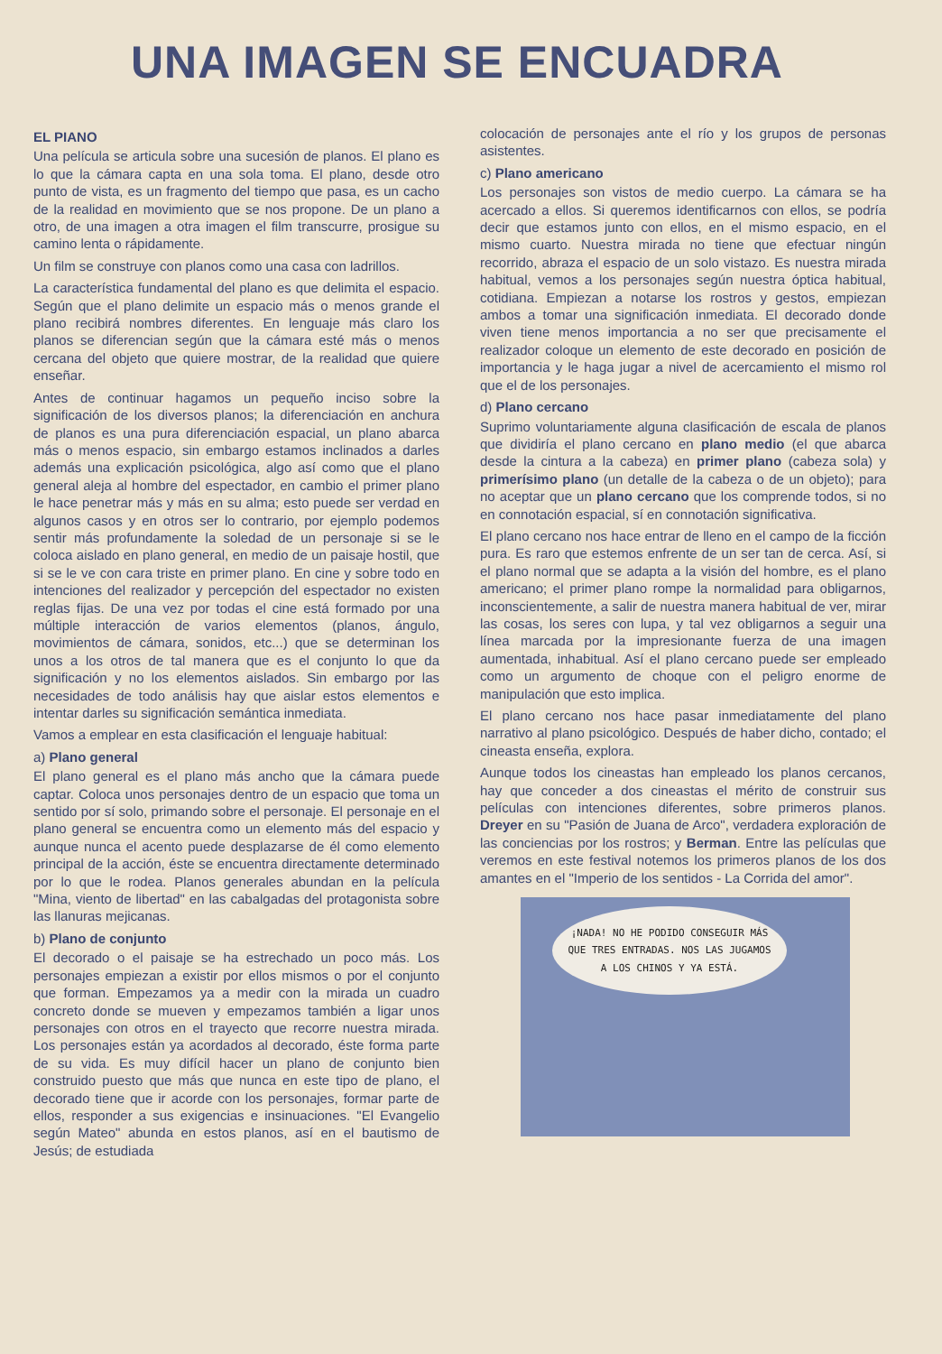UNA IMAGEN SE ENCUADRA
EL PIANO
Una película se articula sobre una sucesión de planos. El plano es lo que la cámara capta en una sola toma. El plano, desde otro punto de vista, es un fragmento del tiempo que pasa, es un cacho de la realidad en movimiento que se nos propone. De un plano a otro, de una imagen a otra imagen el film transcurre, prosigue su camino lenta o rápidamente.
Un film se construye con planos como una casa con ladrillos.
La característica fundamental del plano es que delimita el espacio. Según que el plano delimite un espacio más o menos grande el plano recibirá nombres diferentes. En lenguaje más claro los planos se diferencian según que la cámara esté más o menos cercana del objeto que quiere mostrar, de la realidad que quiere enseñar.
Antes de continuar hagamos un pequeño inciso sobre la significación de los diversos planos; la diferenciación en anchura de planos es una pura diferenciación espacial, un plano abarca más o menos espacio, sin embargo estamos inclinados a darles además una explicación psicológica, algo así como que el plano general aleja al hombre del espectador, en cambio el primer plano le hace penetrar más y más en su alma; esto puede ser verdad en algunos casos y en otros ser lo contrario, por ejemplo podemos sentir más profundamente la soledad de un personaje si se le coloca aislado en plano general, en medio de un paisaje hostil, que si se le ve con cara triste en primer plano. En cine y sobre todo en intenciones del realizador y percepción del espectador no existen reglas fijas. De una vez por todas el cine está formado por una múltiple interacción de varios elementos (planos, ángulo, movimientos de cámara, sonidos, etc...) que se determinan los unos a los otros de tal manera que es el conjunto lo que da significación y no los elementos aislados. Sin embargo por las necesidades de todo análisis hay que aislar estos elementos e intentar darles su significación semántica inmediata.
Vamos a emplear en esta clasificación el lenguaje habitual:
a) Plano general
El plano general es el plano más ancho que la cámara puede captar. Coloca unos personajes dentro de un espacio que toma un sentido por sí solo, primando sobre el personaje. El personaje en el plano general se encuentra como un elemento más del espacio y aunque nunca el acento puede desplazarse de él como elemento principal de la acción, éste se encuentra directamente determinado por lo que le rodea. Planos generales abundan en la película "Mina, viento de libertad" en las cabalgadas del protagonista sobre las llanuras mejicanas.
b) Plano de conjunto
El decorado o el paisaje se ha estrechado un poco más. Los personajes empiezan a existir por ellos mismos o por el conjunto que forman. Empezamos ya a medir con la mirada un cuadro concreto donde se mueven y empezamos también a ligar unos personajes con otros en el trayecto que recorre nuestra mirada. Los personajes están ya acordados al decorado, éste forma parte de su vida. Es muy difícil hacer un plano de conjunto bien construido puesto que más que nunca en este tipo de plano, el decorado tiene que ir acorde con los personajes, formar parte de ellos, responder a sus exigencias e insinuaciones. "El Evangelio según Mateo" abunda en estos planos, así en el bautismo de Jesús; de estudiada
colocación de personajes ante el río y los grupos de personas asistentes.
c) Plano americano
Los personajes son vistos de medio cuerpo. La cámara se ha acercado a ellos. Si queremos identificarnos con ellos, se podría decir que estamos junto con ellos, en el mismo espacio, en el mismo cuarto. Nuestra mirada no tiene que efectuar ningún recorrido, abraza el espacio de un solo vistazo. Es nuestra mirada habitual, vemos a los personajes según nuestra óptica habitual, cotidiana. Empiezan a notarse los rostros y gestos, empiezan ambos a tomar una significación inmediata. El decorado donde viven tiene menos importancia a no ser que precisamente el realizador coloque un elemento de este decorado en posición de importancia y le haga jugar a nivel de acercamiento el mismo rol que el de los personajes.
d) Plano cercano
Suprimo voluntariamente alguna clasificación de escala de planos que dividiría el plano cercano en plano medio (el que abarca desde la cintura a la cabeza) en primer plano (cabeza sola) y primerísimo plano (un detalle de la cabeza o de un objeto); para no aceptar que un plano cercano que los comprende todos, si no en connotación espacial, sí en connotación significativa.
El plano cercano nos hace entrar de lleno en el campo de la ficción pura. Es raro que estemos enfrente de un ser tan de cerca. Así, si el plano normal que se adapta a la visión del hombre, es el plano americano; el primer plano rompe la normalidad para obligarnos, inconscientemente, a salir de nuestra manera habitual de ver, mirar las cosas, los seres con lupa, y tal vez obligarnos a seguir una línea marcada por la impresionante fuerza de una imagen aumentada, inhabitual. Así el plano cercano puede ser empleado como un argumento de choque con el peligro enorme de manipulación que esto implica.
El plano cercano nos hace pasar inmediatamente del plano narrativo al plano psicológico. Después de haber dicho, contado; el cineasta enseña, explora.
Aunque todos los cineastas han empleado los planos cercanos, hay que conceder a dos cineastas el mérito de construir sus películas con intenciones diferentes, sobre primeros planos. Dreyer en su "Pasión de Juana de Arco", verdadera exploración de las conciencias por los rostros; y Berman. Entre las películas que veremos en este festival notemos los primeros planos de los dos amantes en el "Imperio de los sentidos - La Corrida del amor".
¡NADA! NO HE PODIDO CONSEGUIR MÁS QUE TRES ENTRADAS. NOS LAS JUGAMOS A LOS CHINOS Y YA ESTÁ.